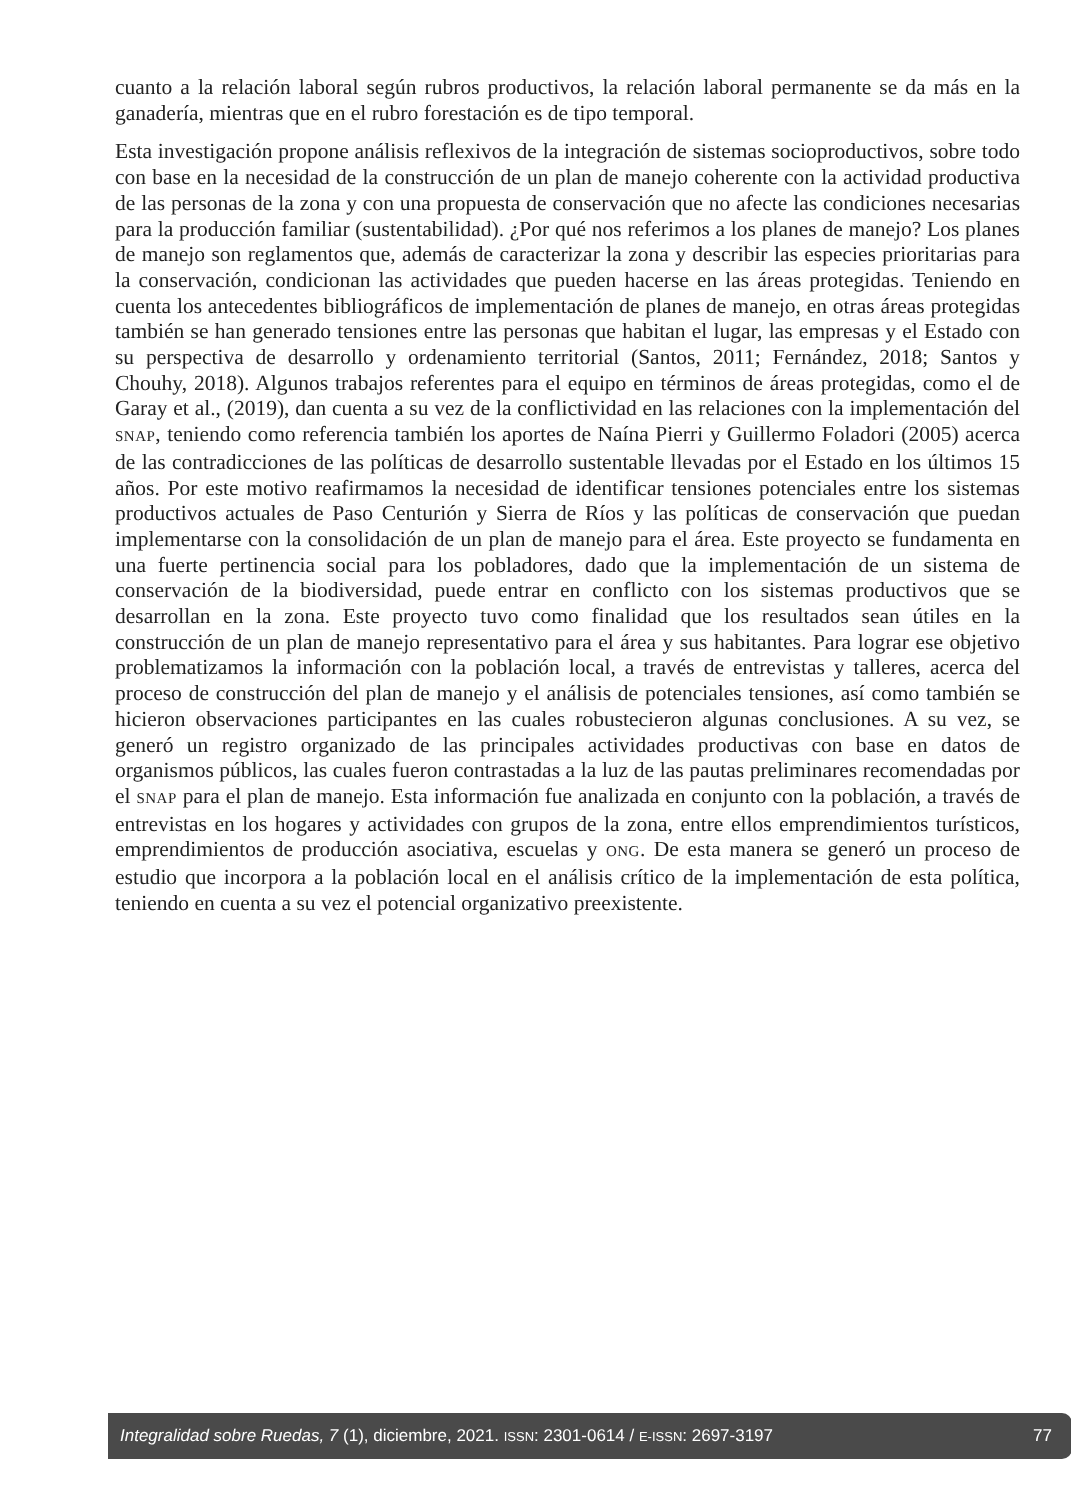cuanto a la relación laboral según rubros productivos, la relación laboral permanente se da más en la ganadería, mientras que en el rubro forestación es de tipo temporal.
Esta investigación propone análisis reflexivos de la integración de sistemas socioproductivos, sobre todo con base en la necesidad de la construcción de un plan de manejo coherente con la actividad productiva de las personas de la zona y con una propuesta de conservación que no afecte las condiciones necesarias para la producción familiar (sustentabilidad). ¿Por qué nos referimos a los planes de manejo? Los planes de manejo son reglamentos que, además de caracterizar la zona y describir las especies prioritarias para la conservación, condicionan las actividades que pueden hacerse en las áreas protegidas. Teniendo en cuenta los antecedentes bibliográficos de implementación de planes de manejo, en otras áreas protegidas también se han generado tensiones entre las personas que habitan el lugar, las empresas y el Estado con su perspectiva de desarrollo y ordenamiento territorial (Santos, 2011; Fernández, 2018; Santos y Chouhy, 2018). Algunos trabajos referentes para el equipo en términos de áreas protegidas, como el de Garay et al., (2019), dan cuenta a su vez de la conflictividad en las relaciones con la implementación del SNAP, teniendo como referencia también los aportes de Naína Pierri y Guillermo Foladori (2005) acerca de las contradicciones de las políticas de desarrollo sustentable llevadas por el Estado en los últimos 15 años. Por este motivo reafirmamos la necesidad de identificar tensiones potenciales entre los sistemas productivos actuales de Paso Centurión y Sierra de Ríos y las políticas de conservación que puedan implementarse con la consolidación de un plan de manejo para el área. Este proyecto se fundamenta en una fuerte pertinencia social para los pobladores, dado que la implementación de un sistema de conservación de la biodiversidad, puede entrar en conflicto con los sistemas productivos que se desarrollan en la zona. Este proyecto tuvo como finalidad que los resultados sean útiles en la construcción de un plan de manejo representativo para el área y sus habitantes. Para lograr ese objetivo problematizamos la información con la población local, a través de entrevistas y talleres, acerca del proceso de construcción del plan de manejo y el análisis de potenciales tensiones, así como también se hicieron observaciones participantes en las cuales robustecieron algunas conclusiones. A su vez, se generó un registro organizado de las principales actividades productivas con base en datos de organismos públicos, las cuales fueron contrastadas a la luz de las pautas preliminares recomendadas por el SNAP para el plan de manejo. Esta información fue analizada en conjunto con la población, a través de entrevistas en los hogares y actividades con grupos de la zona, entre ellos emprendimientos turísticos, emprendimientos de producción asociativa, escuelas y ONG. De esta manera se generó un proceso de estudio que incorpora a la población local en el análisis crítico de la implementación de esta política, teniendo en cuenta a su vez el potencial organizativo preexistente.
Integralidad sobre Ruedas, 7 (1), diciembre, 2021. ISSN: 2301-0614 / E-ISSN: 2697-3197 77